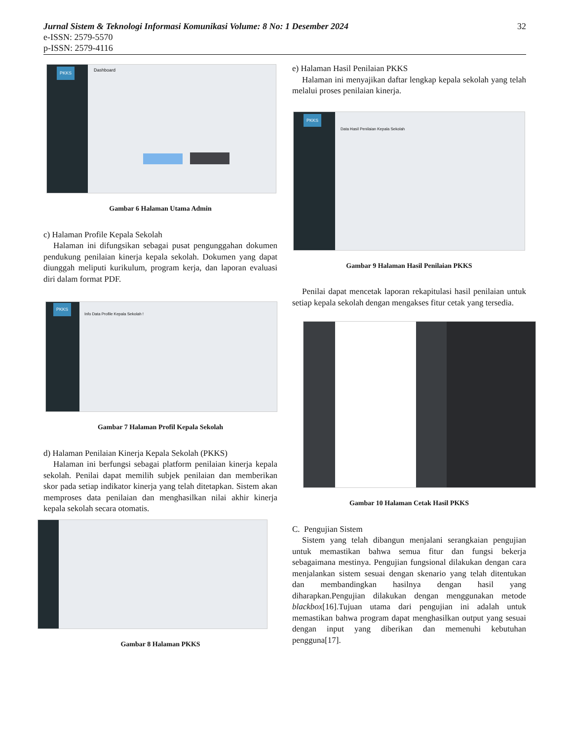Jurnal Sistem & Teknologi Informasi Komunikasi Volume: 8 No: 1 Desember 2024 32
e-ISSN: 2579-5570
p-ISSN: 2579-4116
PKKS Dashboard
Gambar 6 Halaman Utama Admin
c) Halaman Profile Kepala Sekolah
Halaman ini difungsikan sebagai pusat pengunggahan dokumen pendukung penilaian kinerja kepala sekolah. Dokumen yang dapat diunggah meliputi kurikulum, program kerja, dan laporan evaluasi diri dalam format PDF.
PKKS
Info Data Profile Kepala Sekolah !
Gambar 7 Halaman Profil Kepala Sekolah
d) Halaman Penilaian Kinerja Kepala Sekolah (PKKS)
Halaman ini berfungsi sebagai platform penilaian kinerja kepala sekolah. Penilai dapat memilih subjek penilaian dan memberikan skor pada setiap indikator kinerja yang telah ditetapkan. Sistem akan memproses data penilaian dan menghasilkan nilai akhir kinerja kepala sekolah secara otomatis.
Gambar 8 Halaman PKKS
e) Halaman Hasil Penilaian PKKS
Halaman ini menyajikan daftar lengkap kepala sekolah yang telah melalui proses penilaian kinerja.
PKKS
Data Hasil Penilaian Kepala Sekolah
Gambar 9 Halaman Hasil Penilaian PKKS
Penilai dapat mencetak laporan rekapitulasi hasil penilaian untuk setiap kepala sekolah dengan mengakses fitur cetak yang tersedia.
Gambar 10 Halaman Cetak Hasil PKKS
C. Pengujian Sistem
Sistem yang telah dibangun menjalani serangkaian pengujian untuk memastikan bahwa semua fitur dan fungsi bekerja sebagaimana mestinya. Pengujian fungsional dilakukan dengan cara menjalankan sistem sesuai dengan skenario yang telah ditentukan dan membandingkan hasilnya dengan hasil yang diharapkan.Pengujian dilakukan dengan menggunakan metode blackbox[16].Tujuan utama dari pengujian ini adalah untuk memastikan bahwa program dapat menghasilkan output yang sesuai dengan input yang diberikan dan memenuhi kebutuhan pengguna[17].